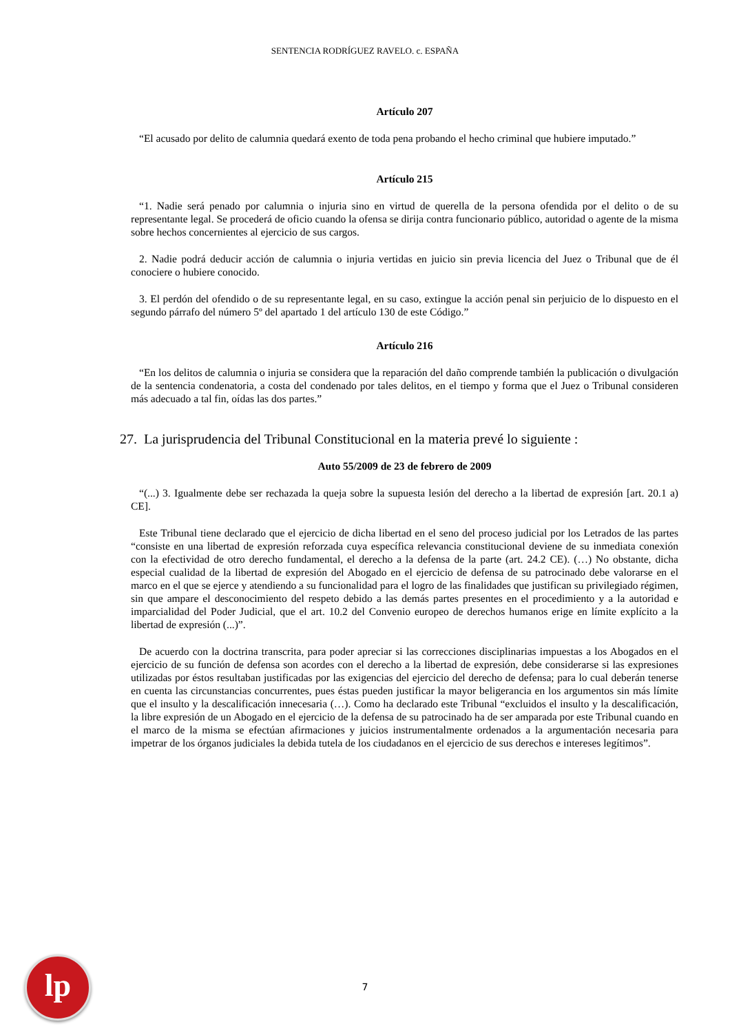SENTENCIA RODRÍGUEZ RAVELO. c. ESPAÑA
Artículo 207
“El acusado por delito de calumnia quedará exento de toda pena probando el hecho criminal que hubiere imputado.”
Artículo 215
“1. Nadie será penado por calumnia o injuria sino en virtud de querella de la persona ofendida por el delito o de su representante legal. Se procederá de oficio cuando la ofensa se dirija contra funcionario público, autoridad o agente de la misma sobre hechos concernientes al ejercicio de sus cargos.
2. Nadie podrá deducir acción de calumnia o injuria vertidas en juicio sin previa licencia del Juez o Tribunal que de él conociere o hubiere conocido.
3. El perdón del ofendido o de su representante legal, en su caso, extingue la acción penal sin perjuicio de lo dispuesto en el segundo párrafo del número 5º del apartado 1 del artículo 130 de este Código.”
Artículo 216
“En los delitos de calumnia o injuria se considera que la reparación del daño comprende también la publicación o divulgación de la sentencia condenatoria, a costa del condenado por tales delitos, en el tiempo y forma que el Juez o Tribunal consideren más adecuado a tal fin, oídas las dos partes.”
27. La jurisprudencia del Tribunal Constitucional en la materia prevé lo siguiente :
Auto 55/2009 de 23 de febrero de 2009
“(...) 3. Igualmente debe ser rechazada la queja sobre la supuesta lesión del derecho a la libertad de expresión [art. 20.1 a) CE].
Este Tribunal tiene declarado que el ejercicio de dicha libertad en el seno del proceso judicial por los Letrados de las partes “consiste en una libertad de expresión reforzada cuya específica relevancia constitucional deviene de su inmediata conexión con la efectividad de otro derecho fundamental, el derecho a la defensa de la parte (art. 24.2 CE). (…) No obstante, dicha especial cualidad de la libertad de expresión del Abogado en el ejercicio de defensa de su patrocinado debe valorarse en el marco en el que se ejerce y atendiendo a su funcionalidad para el logro de las finalidades que justifican su privilegiado régimen, sin que ampare el desconocimiento del respeto debido a las demás partes presentes en el procedimiento y a la autoridad e imparcialidad del Poder Judicial, que el art. 10.2 del Convenio europeo de derechos humanos erige en límite explícito a la libertad de expresión (...)”.
De acuerdo con la doctrina transcrita, para poder apreciar si las correcciones disciplinarias impuestas a los Abogados en el ejercicio de su función de defensa son acordes con el derecho a la libertad de expresión, debe considerarse si las expresiones utilizadas por éstos resultaban justificadas por las exigencias del ejercicio del derecho de defensa; para lo cual deberán tenerse en cuenta las circunstancias concurrentes, pues éstas pueden justificar la mayor beligerancia en los argumentos sin más límite que el insulto y la descalificación innecesaria (…). Como ha declarado este Tribunal “excluidos el insulto y la descalificación, la libre expresión de un Abogado en el ejercicio de la defensa de su patrocinado ha de ser amparada por este Tribunal cuando en el marco de la misma se efectúan afirmaciones y juicios instrumentalmente ordenados a la argumentación necesaria para impetrar de los órganos judiciales la debida tutela de los ciudadanos en el ejercicio de sus derechos e intereses legítimos”.
lp
7